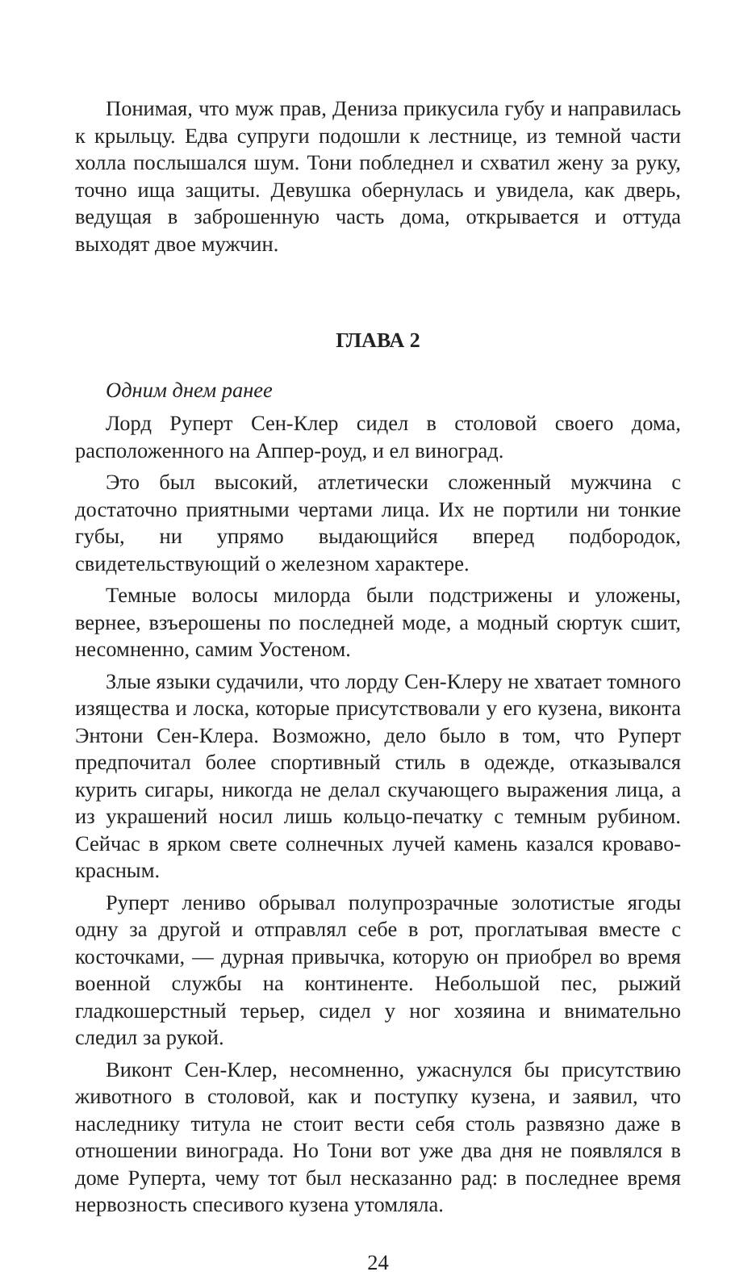Понимая, что муж прав, Дениза прикусила губу и направилась к крыльцу. Едва супруги подошли к лестнице, из темной части холла послышался шум. Тони побледнел и схватил жену за руку, точно ища защиты. Девушка обернулась и увидела, как дверь, ведущая в заброшенную часть дома, открывается и оттуда выходят двое мужчин.
ГЛАВА 2
Одним днем ранее
Лорд Руперт Сен-Клер сидел в столовой своего дома, расположенного на Аппер-роуд, и ел виноград.
Это был высокий, атлетически сложенный мужчина с достаточно приятными чертами лица. Их не портили ни тонкие губы, ни упрямо выдающийся вперед подбородок, свидетельствующий о железном характере.
Темные волосы милорда были подстрижены и уложены, вернее, взъерошены по последней моде, а модный сюртук сшит, несомненно, самим Уостеном.
Злые языки судачили, что лорду Сен-Клеру не хватает томного изящества и лоска, которые присутствовали у его кузена, виконта Энтони Сен-Клера. Возможно, дело было в том, что Руперт предпочитал более спортивный стиль в одежде, отказывался курить сигары, никогда не делал скучающего выражения лица, а из украшений носил лишь кольцо-печатку с темным рубином. Сейчас в ярком свете солнечных лучей камень казался кроваво-красным.
Руперт лениво обрывал полупрозрачные золотистые ягоды одну за другой и отправлял себе в рот, проглатывая вместе с косточками, — дурная привычка, которую он приобрел во время военной службы на континенте. Небольшой пес, рыжий гладкошерстный терьер, сидел у ног хозяина и внимательно следил за рукой.
Виконт Сен-Клер, несомненно, ужаснулся бы присутствию животного в столовой, как и поступку кузена, и заявил, что наследнику титула не стоит вести себя столь развязно даже в отношении винограда. Но Тони вот уже два дня не появлялся в доме Руперта, чему тот был несказанно рад: в последнее время нервозность спесивого кузена утомляла.
24